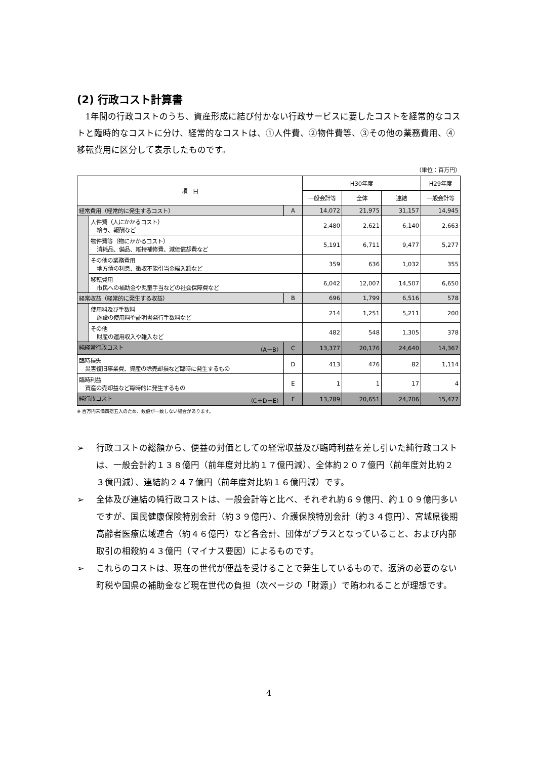(2) 行政コスト計算書
1年間の行政コストのうち、資産形成に結び付かない行政サービスに要したコストを経常的なコストと臨時的なコストに分け、経常的なコストは、①人件費、②物件費等、③その他の業務費用、④移転費用に区分して表示したものです。
（単位：百万円）
| 項 目 | | | H30年度 | | | H29年度 |
| --- | --- | --- | --- | --- | --- | --- |
| | | | 一般会計等 | 全体 | 連結 | 一般会計等 |
| 経常費用（経常的に発生するコスト） | | A | 14,072 | 21,975 | 31,157 | 14,945 |
| | 人件費（人にかかるコスト） 給与、報酬など | | 2,480 | 2,621 | 6,140 | 2,663 |
| | 物件費等（物にかかるコスト） 消耗品、備品、維持補修費、減価償却費など | | 5,191 | 6,711 | 9,477 | 5,277 |
| | その他の業務費用 地方債の利息、徴収不能引当金繰入額など | | 359 | 636 | 1,032 | 355 |
| | 移転費用 市民への補助金や児童手当などの社会保障費など | | 6,042 | 12,007 | 14,507 | 6,650 |
| 経常収益（経常的に発生する収益） | | B | 696 | 1,799 | 6,516 | 578 |
| | 使用料及び手数料 施設の使用料や証明書発行手数料など | | 214 | 1,251 | 5,211 | 200 |
| | その他 財産の運用収入や雑入など | | 482 | 548 | 1,305 | 378 |
| 純経常行政コスト （A－B） | | C | 13,377 | 20,176 | 24,640 | 14,367 |
| 臨時損失 災害復旧事業費、資産の除売却損など臨時に発生するもの | | D | 413 | 476 | 82 | 1,114 |
| 臨時利益 資産の売却益など臨時的に発生するもの | | E | 1 | 1 | 17 | 4 |
| 純行政コスト （C＋D－E） | | F | 13,789 | 20,651 | 24,706 | 15,477 |
※ 百万円未満四捨五入のため、数値が一致しない場合があります。
➢ 行政コストの総額から、便益の対価としての経常収益及び臨時利益を差し引いた純行政コストは、一般会計約１３８億円（前年度対比約１７億円減）、全体約２０７億円（前年度対比約２３億円減）、連結約２４７億円（前年度対比約１６億円減）です。
➢ 全体及び連結の純行政コストは、一般会計等と比べ、それぞれ約６９億円、約１０９億円多いですが、国民健康保険特別会計（約３９億円）、介護保険特別会計（約３４億円）、宮城県後期高齢者医療広域連合（約４６億円）など各会計、団体がプラスとなっていること、および内部取引の相殺約４３億円（マイナス要因）によるものです。
➢ これらのコストは、現在の世代が便益を受けることで発生しているもので、返済の必要のない町税や国県の補助金など現在世代の負担（次ページの「財源」）で賄われることが理想です。
4